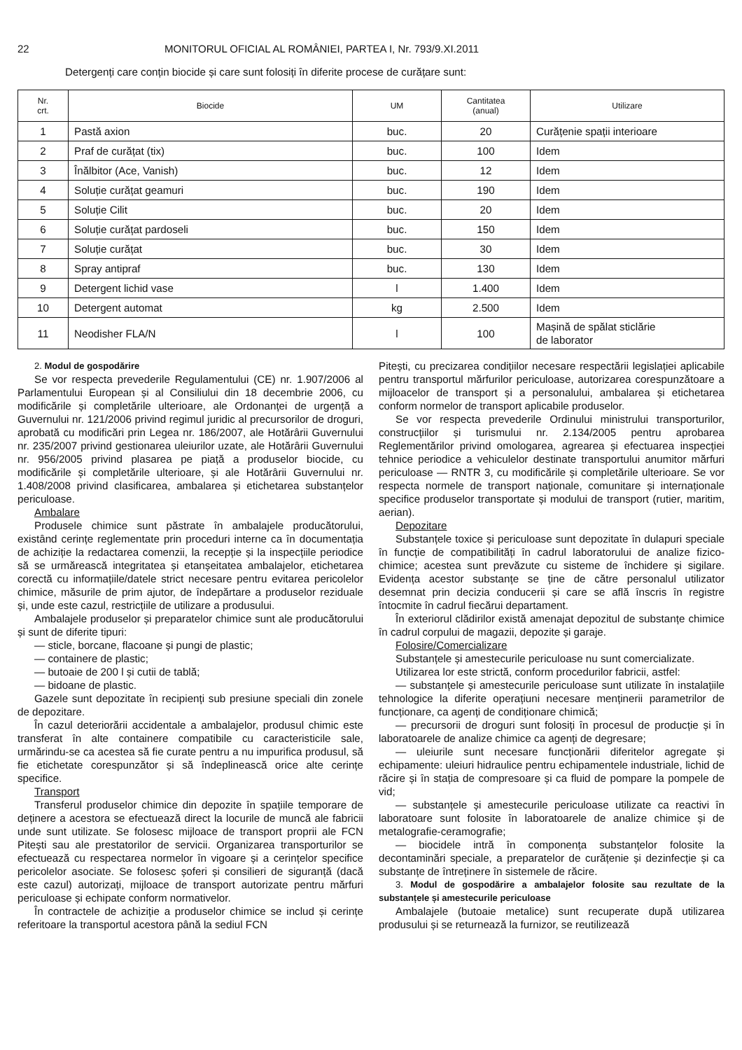22 MONITORUL OFICIAL AL ROMÂNIEI, PARTEA I, Nr. 793/9.XI.2011
Detergenți care conțin biocide și care sunt folosiți în diferite procese de curățare sunt:
| Nr. crt. | Biocide | UM | Cantitatea (anual) | Utilizare |
| --- | --- | --- | --- | --- |
| 1 | Pastă axion | buc. | 20 | Curățenie spații interioare |
| 2 | Praf de curățat (tix) | buc. | 100 | Idem |
| 3 | Înălbitor (Ace, Vanish) | buc. | 12 | Idem |
| 4 | Soluție curățat geamuri | buc. | 190 | Idem |
| 5 | Soluție Cilit | buc. | 20 | Idem |
| 6 | Soluție curățat pardoseli | buc. | 150 | Idem |
| 7 | Soluție curățat | buc. | 30 | Idem |
| 8 | Spray antipraf | buc. | 130 | Idem |
| 9 | Detergent lichid vase | l | 1.400 | Idem |
| 10 | Detergent automat | kg | 2.500 | Idem |
| 11 | Neodisher FLA/N | l | 100 | Mașină de spălat sticlărie de laborator |
2. Modul de gospodărire
Se vor respecta prevederile Regulamentului (CE) nr. 1.907/2006 al Parlamentului European și al Consiliului din 18 decembrie 2006, cu modificările și completările ulterioare, ale Ordonanței de urgență a Guvernului nr. 121/2006 privind regimul juridic al precursorilor de droguri, aprobată cu modificări prin Legea nr. 186/2007, ale Hotărârii Guvernului nr. 235/2007 privind gestionarea uleiurilor uzate, ale Hotărârii Guvernului nr. 956/2005 privind plasarea pe piață a produselor biocide, cu modificările și completările ulterioare, și ale Hotărârii Guvernului nr. 1.408/2008 privind clasificarea, ambalarea și etichetarea substanțelor periculoase.
Ambalare
Produsele chimice sunt păstrate în ambalajele producătorului, existând cerințe reglementate prin proceduri interne ca în documentația de achiziție la redactarea comenzii, la recepție și la inspecțiile periodice să se urmărească integritatea și etanșeitatea ambalajelor, etichetarea corectă cu informațiile/datele strict necesare pentru evitarea pericolelor chimice, măsurile de prim ajutor, de îndepărtare a produselor reziduale și, unde este cazul, restricțiile de utilizare a produsului.
Ambalajele produselor și preparatelor chimice sunt ale producătorului și sunt de diferite tipuri:
— sticle, borcane, flacoane și pungi de plastic;
— containere de plastic;
— butoaie de 200 l și cutii de tablă;
— bidoane de plastic.
Gazele sunt depozitate în recipienți sub presiune speciali din zonele de depozitare.
În cazul deteriorării accidentale a ambalajelor, produsul chimic este transferat în alte containere compatibile cu caracteristicile sale, urmărindu-se ca acestea să fie curate pentru a nu impurifica produsul, să fie etichetate corespunzător și să îndeplinească orice alte cerințe specifice.
Transport
Transferul produselor chimice din depozite în spațiile temporare de deținere a acestora se efectuează direct la locurile de muncă ale fabricii unde sunt utilizate. Se folosesc mijloace de transport proprii ale FCN Pitești sau ale prestatorilor de servicii. Organizarea transporturilor se efectuează cu respectarea normelor în vigoare și a cerințelor specifice pericolelor asociate. Se folosesc șoferi și consilieri de siguranță (dacă este cazul) autorizați, mijloace de transport autorizate pentru mărfuri periculoase și echipate conform normativelor.
În contractele de achiziție a produselor chimice se includ și cerințe referitoare la transportul acestora până la sediul FCN
Pitești, cu precizarea condițiilor necesare respectării legislației aplicabile pentru transportul mărfurilor periculoase, autorizarea corespunzătoare a mijloacelor de transport și a personalului, ambalarea și etichetarea conform normelor de transport aplicabile produselor.
Se vor respecta prevederile Ordinului ministrului transporturilor, construcțiilor și turismului nr. 2.134/2005 pentru aprobarea Reglementărilor privind omologarea, agrearea și efectuarea inspecției tehnice periodice a vehiculelor destinate transportului anumitor mărfuri periculoase — RNTR 3, cu modificările și completările ulterioare. Se vor respecta normele de transport naționale, comunitare și internaționale specifice produselor transportate și modului de transport (rutier, maritim, aerian).
Depozitare
Substanțele toxice și periculoase sunt depozitate în dulapuri speciale în funcție de compatibilități în cadrul laboratorului de analize fizico-chimice; acestea sunt prevăzute cu sisteme de închidere și sigilare. Evidența acestor substanțe se ține de către personalul utilizator desemnat prin decizia conducerii și care se află înscris în registre întocmite în cadrul fiecărui departament.
În exteriorul clădirilor există amenajat depozitul de substanțe chimice în cadrul corpului de magazii, depozite și garaje.
Folosire/Comercializare
Substanțele și amestecurile periculoase nu sunt comercializate.
Utilizarea lor este strictă, conform procedurilor fabricii, astfel:
— substanțele și amestecurile periculoase sunt utilizate în instalațiile tehnologice la diferite operațiuni necesare menținerii parametrilor de funcționare, ca agenți de condiționare chimică;
— precursorii de droguri sunt folosiți în procesul de producție și în laboratoarele de analize chimice ca agenți de degresare;
— uleiurile sunt necesare funcționării diferitelor agregate și echipamente: uleiuri hidraulice pentru echipamentele industriale, lichid de răcire și în stația de compresoare și ca fluid de pompare la pompele de vid;
— substanțele și amestecurile periculoase utilizate ca reactivi în laboratoare sunt folosite în laboratoarele de analize chimice și de metalografie-ceramografie;
— biocidele intră în componența substanțelor folosite la decontaminări speciale, a preparatelor de curățenie și dezinfecție și ca substanțe de întreținere în sistemele de răcire.
3. Modul de gospodărire a ambalajelor folosite sau rezultate de la substanțele și amestecurile periculoase
Ambalajele (butoaie metalice) sunt recuperate după utilizarea produsului și se returnează la furnizor, se reutilizează